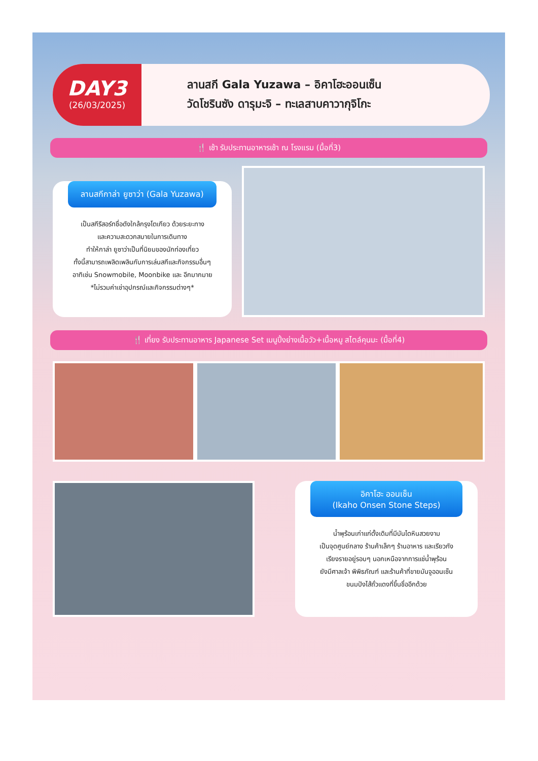DAY3
(26/03/2025)
ลานสกี Gala Yuzawa – อิคาโฮะออนเซ็น
วัดโชรินซัง ดารุมะจิ – ทะเลสาบคาวากุจิโกะ
🍴 เช้า รับประทานอาหารเช้า ณ โรงแรม (มื้อที่3)
ลานสกีกาล่า ยูซาว่า (Gala Yuzawa)
เป็นสกีรีสอร์ทชื่อดังใกล้กรุงโตเกียว ด้วยระยะทาง
และความสะดวกสบายในการเดินทาง
ทำให้กาล่า ยูซาว่าเป็นที่นิยมของนักท่องเที่ยว
ทั้งนี้สามารถเพลิดเพลินกับการเล่นสกีและกิจกรรมอื่นๆ
อาทิเช่น Snowmobile, Moonbike และ อีกมากมาย
*ไม่รวมค่าเช่าอุปกรณ์และกิจกรรมต่างๆ*
🍴 เที่ยง รับประทานอาหาร Japanese Set เมนูปิ้งย่างเนื้อวัว+เนื้อหมู สไตล์คุนมะ (มื้อที่4)
อิคาโฮะ ออนเซ็น
(Ikaho Onsen Stone Steps)
น้ำพุร้อนเก่าแก่ดั้งเดิมที่มีบันไดหินสวยงาม
เป็นจุดศูนย์กลาง ร้านค้าเล็กๆ ร้านอาหาร และเรียวกัง
เรียงรายอยู่รอบๆ นอกเหนือจากการแช่น้ำพุร้อน
ยังมีศาลเจ้า พิพิธภัณฑ์ และร้านค้าที่ขายมันจูออนเซ็น
ขนมปังไส้ถั่วแดงที่ขึ้นชื่ออีกด้วย